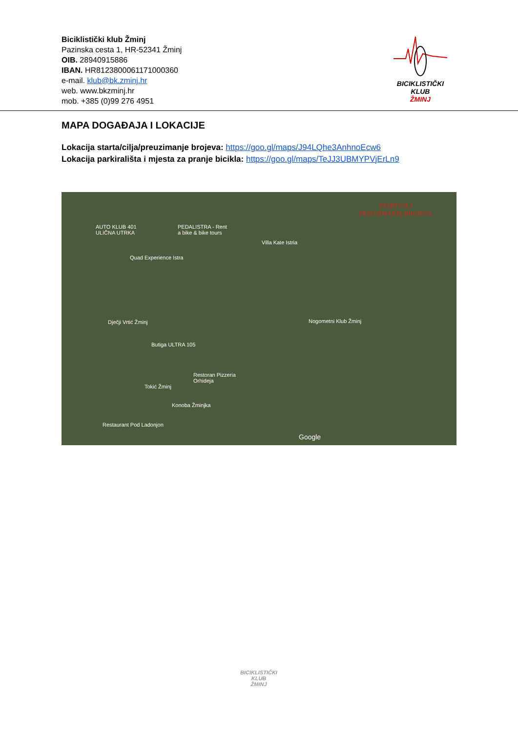Biciklistički klub Žminj
Pazinska cesta 1, HR-52341 Žminj
OIB. 28940915886
IBAN. HR8123800061171000360
e-mail. klub@bk.zminj.hr
web. www.bkzminj.hr
mob. +385 (0)99 276 4951
BICIKLISTIČKI KLUB
ŽMINJ
MAPA DOGAĐAJA I LOKACIJE
Lokacija starta/cilja/preuzimanje brojeva: https://goo.gl/maps/J94LQhe3AnhnoEcw6
Lokacija parkirališta i mjesta za pranje bicikla: https://goo.gl/maps/TeJJ3UBMYPVjErLn9
START/CILJ
PREUZIMANJE BROJEVA
AUTO KLUB 401
ULIČNA UTRKA
PEDALISTRA - Rent
a bike & bike tours
Villa Kate Istria
Quad Experience Istra
Dječji Vrtić Žminj Nogometni Klub Žminj
Butiga ULTRA 105
Restoran Pizzeria
Orhideja
Tokić Žminj
Konoba Žminjka
Restaurant Pod Ladonjon
Google
BICIKLISTIČKI KLUB
ŽMINJ